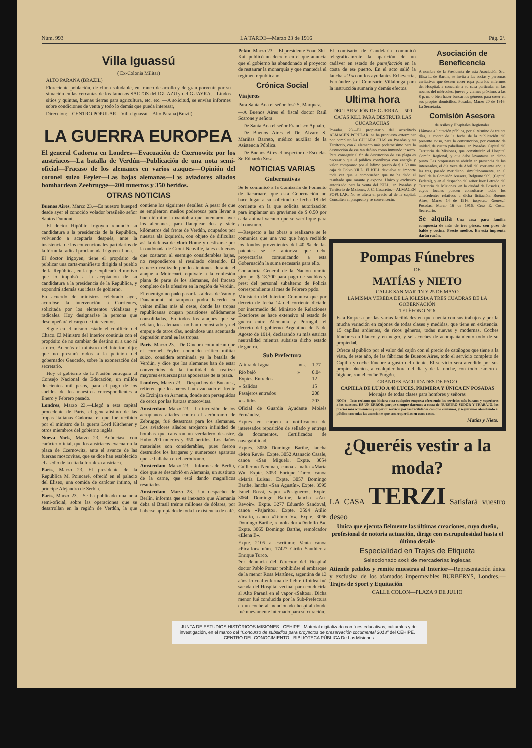Núm. 993 LA TARDE—Marzo 23 de 1916 Pág. 2ª.
Villa Iguassú
( Ex-Colonia Militar)
ALTO PARANA (BRAZIL)
Floreciente población, de clima saludable, en franco desarrollo y de gran porvenir por su situación en las cercanías de los famosos SALTOS del IGUAZU y del GUAYRA.—Lindos sitios y quintas, buenas tierras para agricultura, etc. etc. —A solicitud, se envían informes sobre condiciones de venta y todo lo demás que pueda interesar,
Dirección:—CENTRO POPULAR—Villa Iguassú—Alto Paraná (Brazil)
LA GUERRA EUROPEA
El general Cadorna en Londres—Evacuación de Czernowitz por los austriacos—La batalla de Verdún—Publicación de una nota semi-oficial—Fracaso de los alemanes en varios ataques—Opinión del coronel suizo Feyler—Las bajas alemanas—Los aviadores aliados bombardean Zeebrugge—200 muertos y 350 heridos.
OTRAS NOTICIAS
Buenos Aires, Marzo 23.—Es nuestro huesped desde ayer el conocido volador brasileño señor Santos Dumont.
—El doctor Hipólito Irigoyen renunció su candidatura a la presidencia de la República, volviendo a aceptarla después, ante la insistencia de los convencionales partidarios de la fórmula radical proclamada Irigoyen-Luna.
El doctor Irigoyen, tiene el propósito de publicar una carta-manifiesto dirigida al pueblo de la República, en la que explicará el motivo que lo impulsó a la aceptación de su candidatura a la presidencia de la República, y expondrá además sus ideas de gobierno.
En acuerdo de ministros celebrado ayer, acordóse la intervención a Corrientes, solicitada por los elementos vidalistas y radicales. Hoy designaráse la persona que desempeñará el cargo de interventor.
—Sigue en el mismo estado el conflicto del Chaco. El Ministro del Interior continúa con el propósito de no cambiar de destino ni a uno ni a otro. Además el ministro del Interior, dijo: que no prestará oídos a la petición del gobernador Gaucedo, sobre la exoneración del secretario.
—Hoy el gobierno de la Nación entregará al Consejo Nacional de Educación, un millón doscientos mil pesos, para el pago de los sueldos de los maestros correspondientes a Enero y Febrero pasado.
Londres, Marzo 23.—Llegó a esta capital procedente de París, el generalísimo de las tropas italianas Cadorna, el que fué recibido por el ministro de la guerra Lord Kitchener y otros miembros del gobierno inglés.
Nueva York, Marzo 23.—Anúnciase con carácter oficial, que los austriacos evacuaron la plaza de Czernowitz, ante el avance de las fuerzas moscovitas, que se dice han establecido el asedio de la citada fortaleza austriaca.
Paris, Marzo 23.—El presidente de la República M. Poincaré, ofreció en el palacio del Eliseo, una comida de carácter íntimo, al príncipe Alejandro de Serbia.
Paris, Marzo 23.—Se ha publicado una nota semi-oficial, sobre las operaciones que se desarrollan en la región de Verdún, la que contiene los siguientes detalles: A pesar de que se emplearon medios poderosos para llevar a buen término la maniobra que intentaron ayer los alemanes, para flanquear dos y siete kilómetros del frente de Verdún, ocupados por nuestra ala izquierda, con objeto de dificultar así la defensa de Morh-Home y deslizarse por la ondonada de Cuont-Neuville, tales esfuerzos que costaron al enemigo considerables bajas, no respondieron al resultado obtenido. El esfuerzo realizado por los tentones durante el ataque a Moincourt, equivale a la confesión plana de parte de los alemanes, del fracaso completo de la ofensiva en la región de Verdún.
El enemigo no pudo pasar las aldeas de Vaux y Dauaumont, ni tampoco podrá hacerlo en veinte millas más al oeste, donde las tropas republicanas ocupan posiciones sólidamente consolidadas. En todos los ataques que se relatan, los alemanes no han demostrado ya el empuje de otros días, notándose una acentuada depresión moral en las tropas.
Paris, Marzo 23.—De Ginebra comunican que el coronel Feyler, conocido crítico militar suizo, considera terminada ya la batalla de Verdún, y dice que los alemanes han de estar convencidos de la inutilidad de realizar mayores esfuerzos para apoderarse de la plaza.
Londres, Marzo 23.—Despachos de Bucarest, refieren que los turcos han evacuado el frente de Erzinjan en Armenia, donde son perseguidos de cerca por las fuerzas moscovitas.
Amsterdam, Marzo 23.—La incursión de los aeroplanos aliados contra el aeródromo de Zebrugge, fué desastrosa para los alemanes. Los aviadores aliados arrojaron infinidad de bombas que causaron un verdadero desastre. Hubo 200 muertos y 350 heridos. Los daños materiales son considerables, pues fueron destruidos los hangares y numerosos aparatos que se hallaban en el aeródromo.
Amsterdam, Marzo 23.—Informes de Berlín, dice que se descubrió en Alemania, un sustituto de la carne, que está dando magníficos resultados.
Amsterdam, Marzo 23.—Un despacho de Berlín, informa que es inexacto que Alemania deba al Brasil treinte millones de dólares, por haberse apropiado de toda la existencia de café.
Pekin, Marzo 23.—El presidente Yoan-Shi-Kai, publicó un decreto en el que anuncia que el gobierno ha abandonado el proyecto de restaurar la monarquía y que mantedrá el regimen republicano.
Crónica Social
Viajeros
Para Santa Ana el señor José S. Marquez.
—A Buenos Aires el fiscal doctor Raúl Scarone y señora.
—De Santa Ana el señor Francisco Aphalo.
—De Buenos Aires el Dr. Alvaro S. Mariñas Barreto, médico auxiliar de la Asistencia Pública.
—De Buenos Aires el inspector de Escuelas Sr. Eduardo Sosa.
NOTICIAS VARIAS
Gubernativas
Se le comunicó a la Comisaría de Fomento de Itacaruaré, que esta Gobernación no hace lugar a su solicitud de fecha 18 del corriente en la que solicita autorización para implantar un gravámen de $ 0.50 por cada animal vacuno que se sacrifique para el consumo.
—Respecto a las obras a realizarse se le comunica que una vez que haya recibido los fondos provenientes del 40 % de las patentes se le autoriza que debe proyectarlas comunicando a esta Gobernación la suma necesaria para ello.
Contaduría General de la Nación remite giro por $ 18.700 para pago de sueldos y prest del personal subalterno de Policía correspondiente al mes de Febrero ppdo.
Ministerio del Interior. Comunica que por decreto de fecha 14 del corriente dictado por intermedio del Ministro de Relaciones Exteriores se hace extensivo al estado de guerra entre Alemania y Portugal, el decreto del gobierno Argentino de 5 de Agosto de 1914, declarando su más estricta neutralidad mientra subsista dicho estado de guerra.
Sub Prefectura
| Altura del agua | mts. | 1.77 |
| Río bajó | » | 0.04 |
| Exptes. Entrados | | 12 |
| » Salidos | | 15 |
| Pasajeros entrados | | 208 |
| » salidos | | 203 |
Oficial de Guardia Ayudante Moisés Fernández.
Exptes en carpeta a notificación de interesados reposición de sellado y entrega de documentos. Certificados de navegabilidad.
Exptes. 3056 Domingo Barthe, lancha «Mon Revé». Expte. 3052 Atanacio Casale, canoa «San Miguel». Expte. 3054 Guillermo Neuman, canoa a nafta «María W». Expte. 3053 Enrique Turco, canoa «María Luisa». Expte. 3057 Domingo Barthe, lancha «San Agustín». Expte. 3595 Israel Rossi, vapor «Pesiguero». Expte. 3064 Domingo Barthe, lancha «Au-Revoir». Expte. 3277 Eduardo Sandoval, canoa «Pajarito». Expte. 3594 Atilio Vicario, canoa «Telmo V». Expte. 3066 Domingo Barthe, remolcador «Dodolfo B». Expte. 3065 Domingo Barthe, remolcador «Elena B».
Expte. 2105 a escriturar. Venta canoa «Picaflor» núm. 17427 Cirilo Sauthier a Enrique Turco.
Por denuncia del Director del Hospital doctor Pablo Pomar prohibióse el embarque de la menor Rosa Martínez, argentina de 13 años lo cual enferma de fiebre tifoidea fué sacada del Hospital vecinal para conducirla al Alto Paraná en el vapor «Saltos». Dicha menor fué conducida por la Sub-Prefectura en un coche al mencionado hospital donde fué nuevamente internado para su curación.
El comisario de Candelaria comunicó telegráficamente la aparición de un cadáver en estado de putrefacción en la costa de ese puerto. En el acto salió la lancha «19» con los ayudantes Echeverria, Fernández y el Comisario Villalonga para la instrucción sumaria y demás efectos.
Ultima hora
DECLARACIÓN DE GUERRA.—500 CAJAS KILL PARA DESTRUIR LAS CUCARACHAS
Posadas, 23.—El propietario del acreditado ALMACEN POPULAR, se ha propuesto exterminar por completo las CUCARACHAS en Posadas y su Territorio, con el elemento más poderosísimo para la destrucción de ese tan dañino como inmundo insecto. Para conseguir el fin de destrucción de esa plaga es necesario que el público contribuya con energía y valor, comprando por el ínfimo precio de $ 1.50 una caja de Polvo KILL. El KILL devuelve su importe toda vez que le comprueben que no ha dado el resultado que garante y expone. Unico y exclusivo autorizado para la venta del KILL, en Posadas y Territorio de Misiones, J. C. Casaretto.—ALMACEN POPULAR. No se altera el precio al de la capital. Consulten el prospecto y se convencerán.
Asociación de Beneficencia
A nombre de la Presidenta de esta Asociación Sra. Elisa L. de Barthe, se invita a las socias y personas caritativas que deseen coser ropa para los enfermos del Hospital, a concurrir a su casa particular en las noches del miércoles, jueves y viernes próximo, a las 8 p. m. o bien hacer buscar los géneros para coser en sus propios domicilios. Posadas, Marzo 20 de 1916. La Secretaria.
Comisión Asesora
de Asilos y Hospitales Regionales
Llámase a licitación pública, por el término de treinta días, a contar de la fecha de la publicación del presente aviso, para la construcción, por contrato de unidad, de cuatro pabellones, en Posadas, Capital del Territorio de Misiones, que constituirán el Hospital Común Regional, y que debe levantarse en dicho punto. Las propuestas se abrirán en presencia de los interesados, el día trece de Abril del corriente año, a las tres, pasado meridiano, simultáneamente, en el local de la Comisión Asesora, Belgrano 909, (Capital Federal), y en el despacho del señor Juez Letrado del Territorio de Misiones, en la ciudad de Posadas, en cuyos locales pueden consultarse todos los antecedentes relativos a dicha licitación. Buenos Aires, Marzo 14 de 1916. Inspector General. Posadas, Marzo 16 de 1916. Cruz E. Costa. Secretario.
Se alquila Una casa para familia compuesta de más de tres piezas, con pozo de balde y cocina. Precio módico. En esta imprenta darán razón.
Pompas Fúnebres
DE
MATÍAS y NIETO
CALLE SAN MARTIN Y 25 DE MAYO
LA MISMA VEREDA DE LA IGLESIA A TRES CUADRAS DE LA GOBERNACIÓN
TELÉFONO Nº 6
Esta Empresa por las varias facilidades en que cuenta con sus trabajos y por la mucha variación en cajones de todas clases y medidas, que tiene en existencia. 15 capillas ardientes, de ricos géneros, todas nuevas y modernas. Coches fúnebres en blanco y en negro, y seis coches de acompañamiento todo de su propiedad.
Ofrece al público por el valor del cajón con el precio de catálogos que tiene a la vista, de este año, de las fábricas de Buenos Aires, todo el servicio completo de Capilla y coche fúnebre a gusto del cliente. El servicio será atendido por sus propios dueños, a cualquier hora del día y de la noche, con todo esmero e higiene, con el coche Furgón.
GRANDES FACILIDADES DE PAGO
CAPILLA DE LUJO A 48 LUCES, PRIMERA Y ÚNICA EN POSADAS
Mortajas de todas clases para hombres y señoras
NOTA—Todo reclamo que hiciera otra cualquier empresa ofreciendo los servicios más baratos y superiores a los nuestros, ES UN ERROR, porque siempre daremos a costa de NUESTRO SUDOR Y TRABAJO, los precios más económicos y superior servicio por las facilidades con que contamos, y seguiremos atendiendo al público con todas las atenciones que son requeridas en estos casos.
Matías y Nieto.
¿Queréis vestir a la moda?
LA CASA TERZI Satisfará vuestro deseo
Unica que ejecuta fielmente las últimas creaciones, cuyo dueño, profesional de notoria actuación, dirige con escrupulosidad hasta el último detalle
Especialidad en Trajes de Etiqueta
Seleccionado sock de mercaderías inglesas
Atiende pedidos y remite muestras al Interior—Representación única y exclusiva de los afamados impermeables BURBERYS, Londres.—Trajes de Sport y Equitación
CALLE COLON—PLAZA 9 DE JULIO
JUNTA DE ESTUDIOS HISTÓRICOS MISIONES · CEHIPE · Material digitalizado con fines educativos, culturales y de investigación, en el marco del "Concurso de subsidios para proyectos de preservación documental 2013" del CEHIPE. · CENTRO DEL CONOCIMIENTO · BIBLIOTECA PÚBLICA De Las Misiones